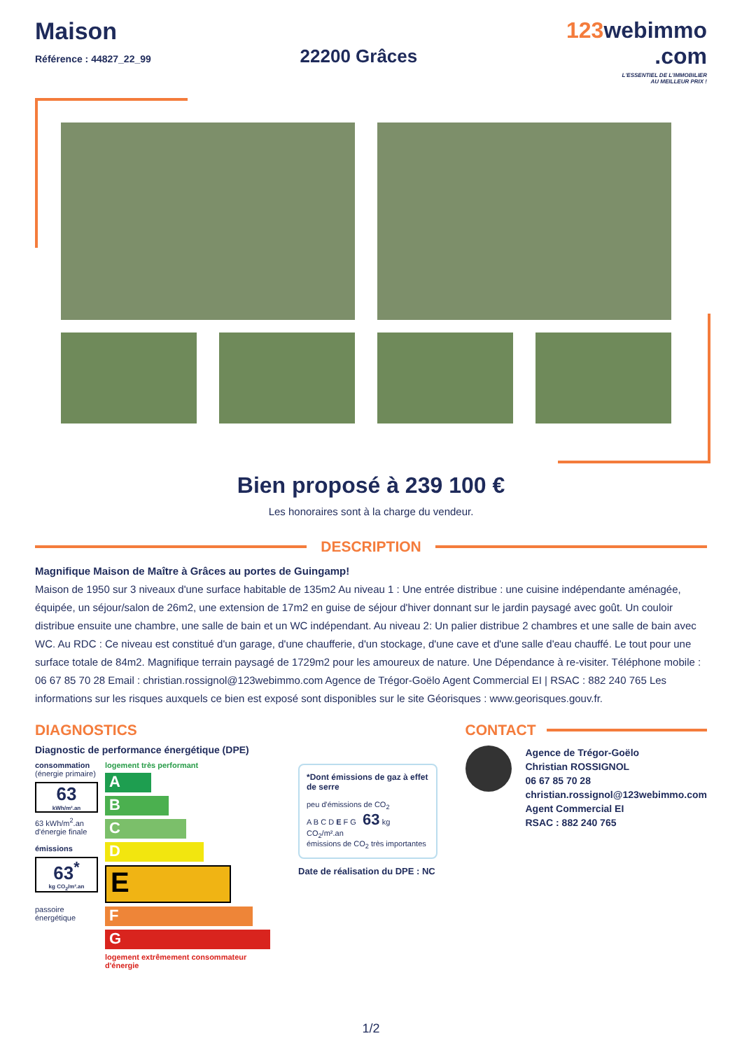Maison
Référence : 44827_22_99
22200 Grâces
123webimmo
.com
L'ESSENTIEL DE L'IMMOBILIER
AU MEILLEUR PRIX !
Bien proposé à 239 100 €
Les honoraires sont à la charge du vendeur.
DESCRIPTION
Magnifique Maison de Maître à Grâces au portes de Guingamp!
Maison de 1950 sur 3 niveaux d'une surface habitable de 135m2 Au niveau 1 : Une entrée distribue : une cuisine indépendante aménagée, équipée, un séjour/salon de 26m2, une extension de 17m2 en guise de séjour d'hiver donnant sur le jardin paysagé avec goût. Un couloir distribue ensuite une chambre, une salle de bain et un WC indépendant. Au niveau 2: Un palier distribue 2 chambres et une salle de bain avec WC. Au RDC : Ce niveau est constitué d'un garage, d'une chaufferie, d'un stockage, d'une cave et d'une salle d'eau chauffé. Le tout pour une surface totale de 84m2. Magnifique terrain paysagé de 1729m2 pour les amoureux de nature. Une Dépendance à re-visiter. Téléphone mobile : 06 67 85 70 28 Email : christian.rossignol@123webimmo.com Agence de Trégor-Goëlo Agent Commercial EI | RSAC : 882 240 765 Les informations sur les risques auxquels ce bien est exposé sont disponibles sur le site Géorisques : www.georisques.gouv.fr.
DIAGNOSTICS
Diagnostic de performance énergétique (DPE)
consommation
(énergie primaire)
63
kWh/m².an
63 kWh/m<sup>2</sup>.an d'énergie finale
émissions
63<sup>*</sup>
kg CO<sub>2</sub>/m².an
passoire énergétique
logement très performant
A
B
C
D
E
F
G
logement extrêmement consommateur d'énergie
*Dont émissions de gaz à effet de serre
peu d'émissions de CO<sub>2</sub>
A B C D E F G 63 kg CO<sub>2</sub>/m².an
émissions de CO<sub>2</sub> très importantes
Date de réalisation du DPE : NC
CONTACT
Agence de Trégor-Goëlo
Christian ROSSIGNOL
06 67 85 70 28
christian.rossignol@123webimmo.com
Agent Commercial EI
RSAC : 882 240 765
1/2